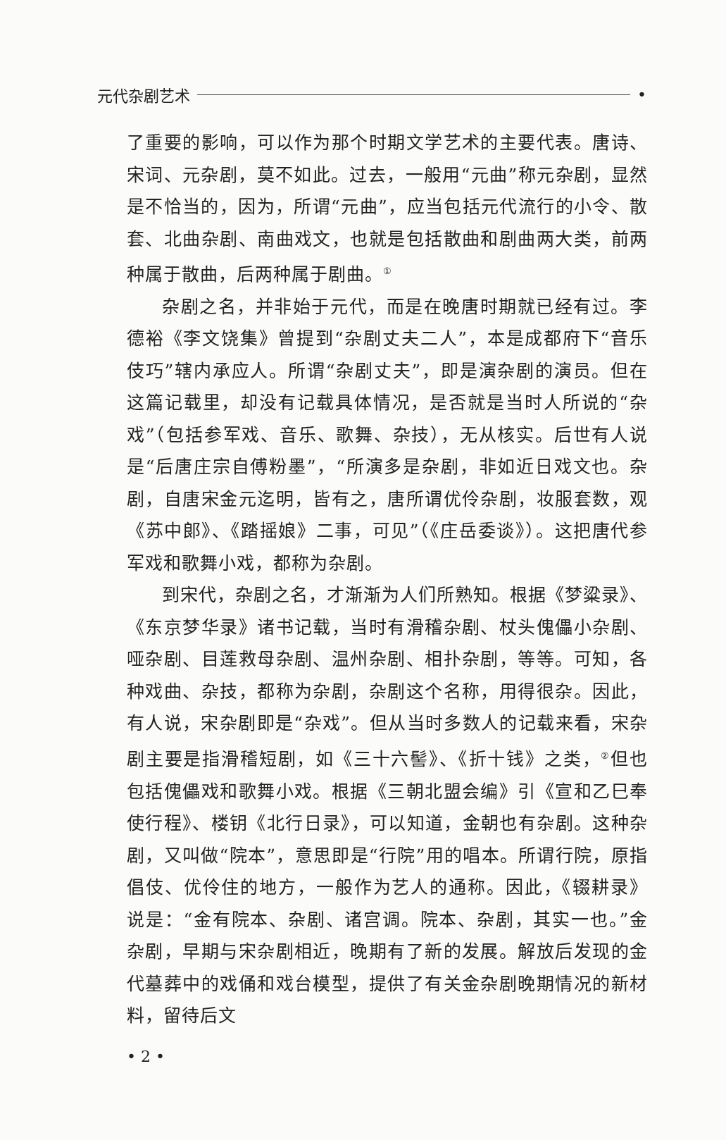元代杂剧艺术 •
了重要的影响，可以作为那个时期文学艺术的主要代表。唐诗、宋词、元杂剧，莫不如此。过去，一般用“元曲”称元杂剧，显然是不恰当的，因为，所谓“元曲”，应当包括元代流行的小令、散套、北曲杂剧、南曲戏文，也就是包括散曲和剧曲两大类，前两种属于散曲，后两种属于剧曲。<sup>①</sup>
杂剧之名，并非始于元代，而是在晚唐时期就已经有过。李德裕《李文饶集》曾提到“杂剧丈夫二人”，本是成都府下“音乐伎巧”辖内承应人。所谓“杂剧丈夫”，即是演杂剧的演员。但在这篇记载里，却没有记载具体情况，是否就是当时人所说的“杂戏”（包括参军戏、音乐、歌舞、杂技），无从核实。后世有人说是“后唐庄宗自傅粉墨”，“所演多是杂剧，非如近日戏文也。杂剧，自唐宋金元迄明，皆有之，唐所谓优伶杂剧，妆服套数，观《苏中郎》、《踏摇娘》二事，可见”（《庄岳委谈》）。这把唐代参军戏和歌舞小戏，都称为杂剧。
到宋代，杂剧之名，才渐渐为人们所熟知。根据《梦粱录》、《东京梦华录》诸书记载，当时有滑稽杂剧、杖头傀儡小杂剧、哑杂剧、目莲救母杂剧、温州杂剧、相扑杂剧，等等。可知，各种戏曲、杂技，都称为杂剧，杂剧这个名称，用得很杂。因此，有人说，宋杂剧即是“杂戏”。但从当时多数人的记载来看，宋杂剧主要是指滑稽短剧，如《三十六髻》、《折十钱》之类，<sup>②</sup>但也包括傀儡戏和歌舞小戏。根据《三朝北盟会编》引《宣和乙巳奉使行程》、楼钥《北行日录》，可以知道，金朝也有杂剧。这种杂剧，又叫做“院本”，意思即是“行院”用的唱本。所谓行院，原指倡伎、优伶住的地方，一般作为艺人的通称。因此，《辍耕录》说是：“金有院本、杂剧、诸宫调。院本、杂剧，其实一也。”金杂剧，早期与宋杂剧相近，晚期有了新的发展。解放后发现的金代墓葬中的戏俑和戏台模型，提供了有关金杂剧晚期情况的新材料，留待后文
• 2 •